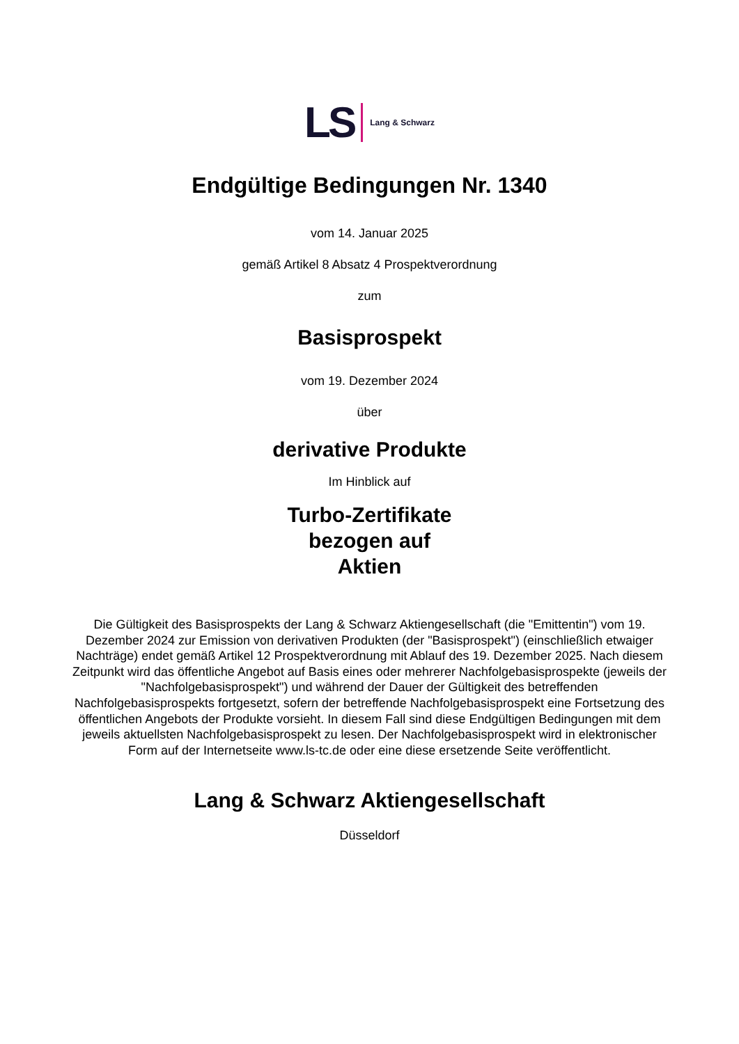LS Lang & Schwarz
Endgültige Bedingungen Nr. 1340
vom 14. Januar 2025
gemäß Artikel 8 Absatz 4 Prospektverordnung
zum
Basisprospekt
vom 19. Dezember 2024
über
derivative Produkte
Im Hinblick auf
Turbo-Zertifikate
bezogen auf
Aktien
Die Gültigkeit des Basisprospekts der Lang & Schwarz Aktiengesellschaft (die "Emittentin") vom 19. Dezember 2024 zur Emission von derivativen Produkten (der "Basisprospekt") (einschließlich etwaiger Nachträge) endet gemäß Artikel 12 Prospektverordnung mit Ablauf des 19. Dezember 2025. Nach diesem Zeitpunkt wird das öffentliche Angebot auf Basis eines oder mehrerer Nachfolgebasisprospekte (jeweils der "Nachfolgebasisprospekt") und während der Dauer der Gültigkeit des betreffenden Nachfolgebasisprospekts fortgesetzt, sofern der betreffende Nachfolgebasisprospekt eine Fortsetzung des öffentlichen Angebots der Produkte vorsieht. In diesem Fall sind diese Endgültigen Bedingungen mit dem jeweils aktuellsten Nachfolgebasisprospekt zu lesen. Der Nachfolgebasisprospekt wird in elektronischer Form auf der Internetseite www.ls-tc.de oder eine diese ersetzende Seite veröffentlicht.
Lang & Schwarz Aktiengesellschaft
Düsseldorf